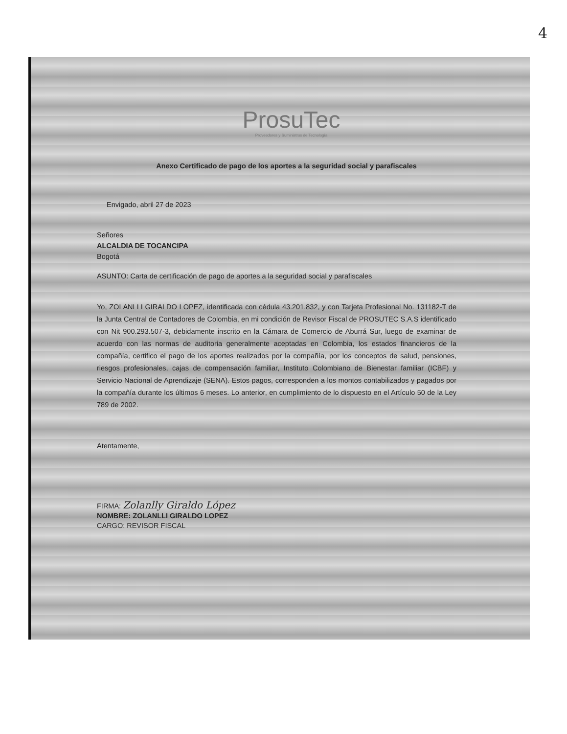4
ProsuTec
Proveedores y Suministros de Tecnología
Anexo Certificado de pago de los aportes a la seguridad social y parafiscales
Envigado, abril 27 de 2023
Señores
ALCALDIA DE TOCANCIPA
Bogotá
ASUNTO: Carta de certificación de pago de aportes a la seguridad social y parafiscales
Yo, ZOLANLLI GIRALDO LOPEZ, identificada con cédula 43.201.832, y con Tarjeta Profesional No. 131182-T de la Junta Central de Contadores de Colombia, en mi condición de Revisor Fiscal de PROSUTEC S.A.S identificado con Nit 900.293.507-3, debidamente inscrito en la Cámara de Comercio de Aburrá Sur, luego de examinar de acuerdo con las normas de auditoria generalmente aceptadas en Colombia, los estados financieros de la compañía, certifico el pago de los aportes realizados por la compañía, por los conceptos de salud, pensiones, riesgos profesionales, cajas de compensación familiar, Instituto Colombiano de Bienestar familiar (ICBF) y Servicio Nacional de Aprendizaje (SENA). Estos pagos, corresponden a los montos contabilizados y pagados por la compañía durante los últimos 6 meses. Lo anterior, en cumplimiento de lo dispuesto en el Artículo 50 de la Ley 789 de 2002.
Atentamente,
FIRMA: Zolanlly Giraldo López
NOMBRE: ZOLANLLI GIRALDO LOPEZ
CARGO: REVISOR FISCAL